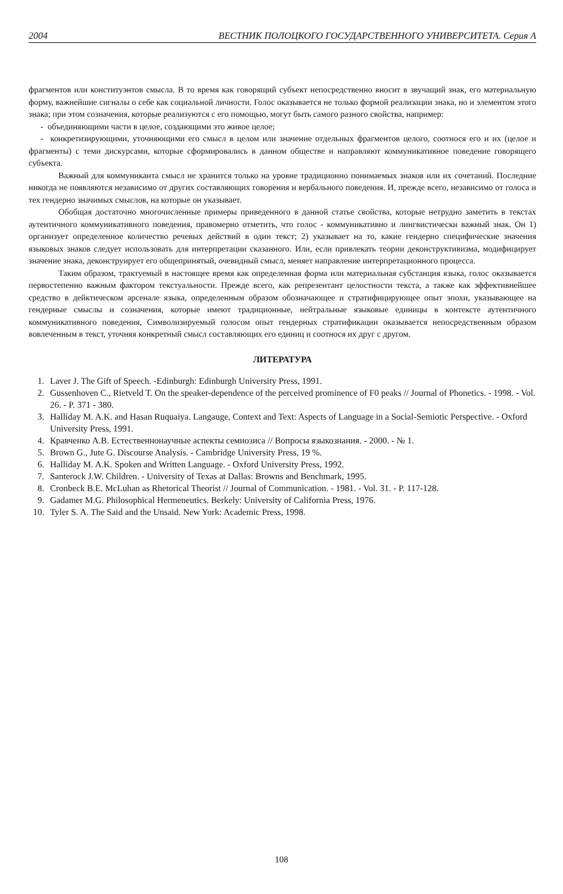2004 ВЕСТНИК ПОЛОЦКОГО ГОСУДАРСТВЕННОГО УНИВЕРСИТЕТА. Серия А
фрагментов или конституэнтов смысла. В то время как говорящий субъект непосредственно вносит в звучащий знак, его материальную форму, важнейшие сигналы о себе как социальной личности. Голос оказывается не только формой реализации знака, но и элементом этого знака; при этом созначения, которые реализуются с его помощью, могут быть самого разного свойства, например:
- объединяющими части в целое, создающими это живое целое;
- конкретизирующими, уточняющими его смысл в целом или значение отдельных фрагментов целого, соотнося его и их (целое и фрагменты) с теми дискурсами, которые сформировались в данном обществе и направляют коммуникативное поведение говорящего субъекта.
Важный для коммуниканта смысл не хранится только на уровне традиционно понимаемых знаков или их сочетаний. Последние никогда не появляются независимо от других составляющих говорения и вербального поведения. И, прежде всего, независимо от голоса и тех гендерно значимых смыслов, на которые он указывает.
Обобщая достаточно многочисленные примеры приведенного в данной статье свойства, которые нетрудно заметить в текстах аутентичного коммуникативного поведения, правомерно отметить, что голос - коммуникативно и лингвистически важный знак. Он 1) организует определенное количество речевых действий в один текст; 2) указывает на то, какие гендерно специфические значения языковых знаков следует использовать для интерпретации сказанного. Или, если привлекать теории деконструктивизма, модифицирует значение знака, деконструирует его общепринятый, очевидный смысл, меняет направление интерпретационного процесса.
Таким образом, трактуемый в настоящее время как определенная форма или материальная субстанция языка, голос оказывается первостепенно важным фактором текстуальности. Прежде всего, как репрезентант целостности текста, а также как эффективнейшее средство в дейктическом арсенале языка, определенным образом обозначающее и стратифицирующее опыт эпохи, указывающее на гендерные смыслы и созначения, которые имеют традиционные, нейтральные языковые единицы в контексте аутентичного коммуникативного поведения, Символизируемый голосом опыт гендерных стратификации оказывается непосредственным образом вовлеченным в текст, уточняя конкретный смысл составляющих его единиц и соотнося их друг с другом.
ЛИТЕРАТУРА
1. Laver J. The Gift of Speech. -Edinburgh: Edinburgh University Press, 1991.
2. Gussenhoven C., Rietveld T. On the speaker-dependence of the perceived prominence of F0 peaks // Journal of Phonetics. - 1998. - Vol. 26. - P. 371 - 380.
3. Halliday M. A.K. and Hasan Ruquaiya. Langauge, Context and Text: Aspects of Language in a Social-Semiotic Perspective. - Oxford University Press, 1991.
4. Кравченко А.В. Естественнонаучные аспекты семиозиса // Вопросы языкознания. - 2000. - № 1.
5. Brown G., Jute G. Discourse Analysis. - Cambridge University Press, 19 %.
6. Halliday M. A.K. Spoken and Written Language. - Oxford University Press, 1992.
7. Santerock J.W. Children. - University of Texas at Dallas: Browns and Benchmark, 1995.
8. Cronbeck B.E. McLuhan as Rhetorical Theorist // Journal of Communication. - 1981. - Vol. 31. - P. 117-128.
9. Gadamer M.G. Philosophical Hermeneutics. Berkely: University of California Press, 1976.
10. Tyler S. A. The Said and the Unsaid. New York: Academic Press, 1998.
108